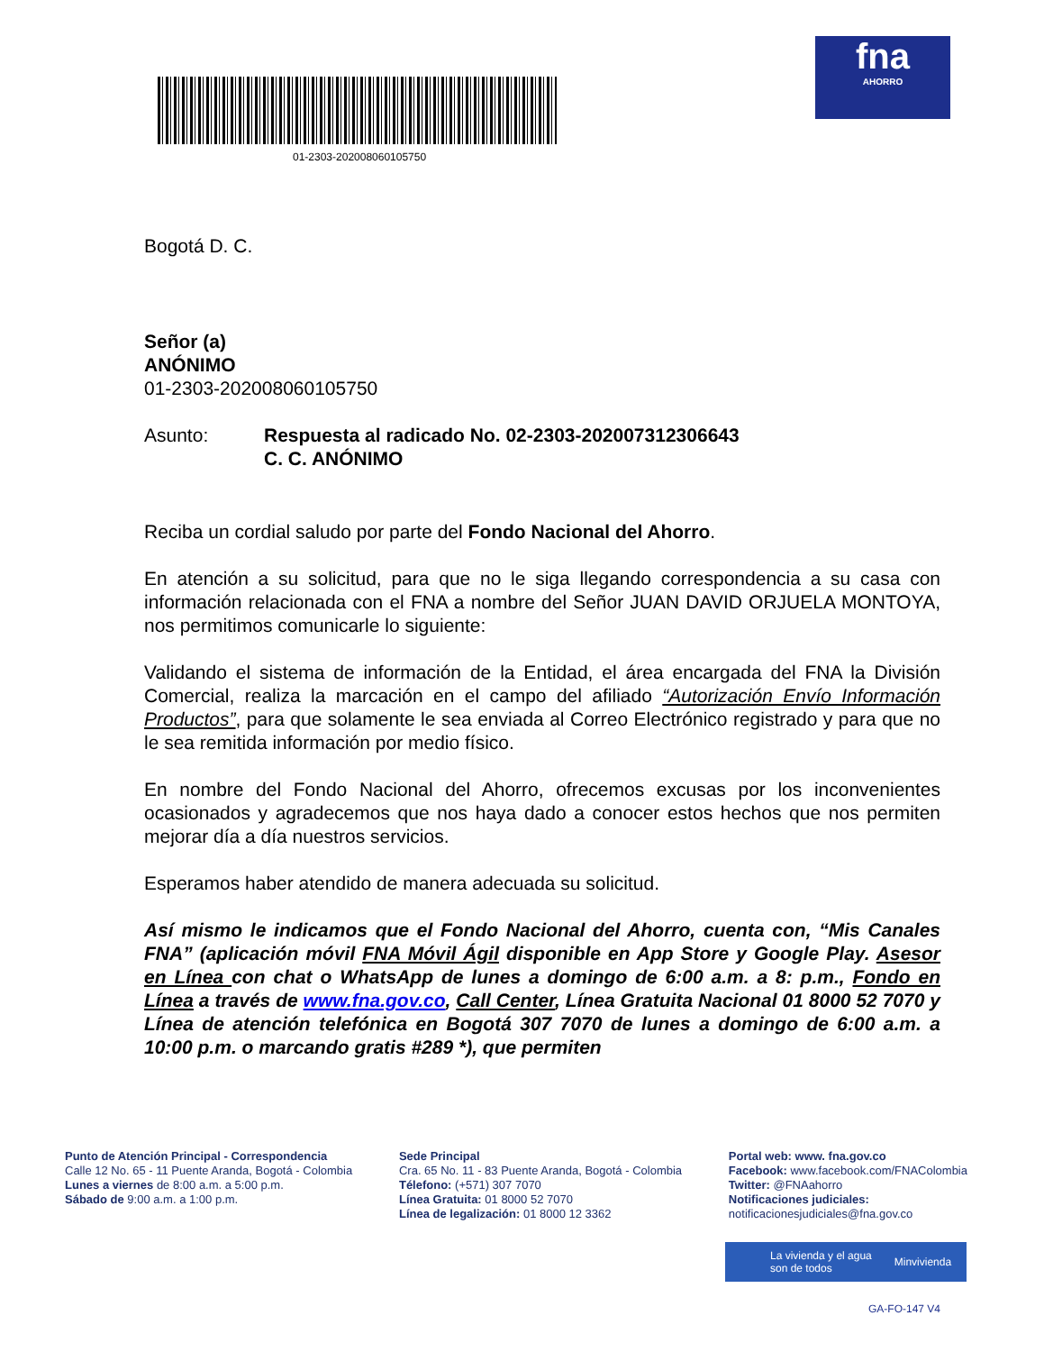01-2303-202008060105750
fna
AHORRO
Bogotá D. C.
Señor (a)
ANÓNIMO
01-2303-202008060105750
Asunto: Respuesta al radicado No. 02-2303-202007312306643
C. C. ANÓNIMO
Reciba un cordial saludo por parte del Fondo Nacional del Ahorro.
En atención a su solicitud, para que no le siga llegando correspondencia a su casa con información relacionada con el FNA a nombre del Señor JUAN DAVID ORJUELA MONTOYA, nos permitimos comunicarle lo siguiente:
Validando el sistema de información de la Entidad, el área encargada del FNA la División Comercial, realiza la marcación en el campo del afiliado “Autorización Envío Información Productos”, para que solamente le sea enviada al Correo Electrónico registrado y para que no le sea remitida información por medio físico.
En nombre del Fondo Nacional del Ahorro, ofrecemos excusas por los inconvenientes ocasionados y agradecemos que nos haya dado a conocer estos hechos que nos permiten mejorar día a día nuestros servicios.
Esperamos haber atendido de manera adecuada su solicitud.
Así mismo le indicamos que el Fondo Nacional del Ahorro, cuenta con, “Mis Canales FNA” (aplicación móvil FNA Móvil Ágil disponible en App Store y Google Play. Asesor en Línea con chat o WhatsApp de lunes a domingo de 6:00 a.m. a 8: p.m., Fondo en Línea a través de www.fna.gov.co, Call Center, Línea Gratuita Nacional 01 8000 52 7070 y Línea de atención telefónica en Bogotá 307 7070 de lunes a domingo de 6:00 a.m. a 10:00 p.m. o marcando gratis #289 *), que permiten
Punto de Atención Principal - Correspondencia
Calle 12 No. 65 - 11 Puente Aranda, Bogotá - Colombia
Lunes a viernes de 8:00 a.m. a 5:00 p.m.
Sábado de 9:00 a.m. a 1:00 p.m.
Sede Principal
Cra. 65 No. 11 - 83 Puente Aranda, Bogotá - Colombia
Télefono: (+571) 307 7070
Línea Gratuita: 01 8000 52 7070
Línea de legalización: 01 8000 12 3362
Portal web: www. fna.gov.co
Facebook: www.facebook.com/FNAColombia
Twitter: @FNAahorro
Notificaciones judiciales:
notificacionesjudiciales@fna.gov.co
La vivienda y el agua
son de todos Minvivienda
GA-FO-147 V4